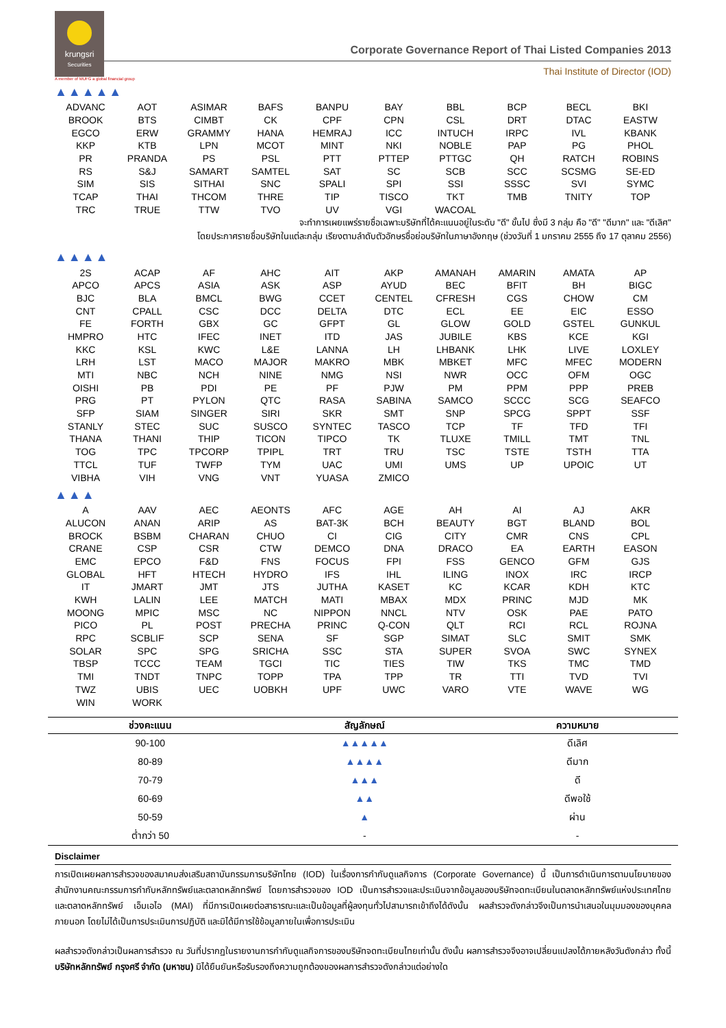krungsri
Securities
Corporate Governance Report of Thai Listed Companies 2013
Thai Institute of Director (IOD)
A member of MUFG a global financial group
▲▲▲▲▲
| ADVANC | AOT | ASIMAR | BAFS | BANPU | BAY | BBL | BCP | BECL | BKI |
| BROOK | BTS | CIMBT | CK | CPF | CPN | CSL | DRT | DTAC | EASTW |
| EGCO | ERW | GRAMMY | HANA | HEMRAJ | ICC | INTUCH | IRPC | IVL | KBANK |
| KKP | KTB | LPN | MCOT | MINT | NKI | NOBLE | PAP | PG | PHOL |
| PR | PRANDA | PS | PSL | PTT | PTTEP | PTTGC | QH | RATCH | ROBINS |
| RS | S&J | SAMART | SAMTEL | SAT | SC | SCB | SCC | SCSMG | SE-ED |
| SIM | SIS | SITHAI | SNC | SPALI | SPI | SSI | SSSC | SVI | SYMC |
| TCAP | THAI | THCOM | THRE | TIP | TISCO | TKT | TMB | TNITY | TOP |
| TRC | TRUE | TTW | TVO | UV | VGI | WACOAL | | | |
จะทำการเผยแพร่รายชื่อเฉพาะบริษัทที่ได้คะแนนอยู่ในระดับ "ดี" ขั้นไป ซึ่งมี 3 กลุ่ม คือ "ดี" "ดีมาก" และ "ดีเลิศ"
โดยประกาศรายชื่อบริษัทในแต่ละกลุ่ม เรียงตามลำดับตัวอักษรชื่อย่อบริษัทในภาษาอังกฤษ (ช่วงวันที่ 1 มกราคม 2555 ถึง 17 ตุลาคม 2556)
▲▲▲▲
| 2S | ACAP | AF | AHC | AIT | AKP | AMANAH | AMARIN | AMATA | AP |
| APCO | APCS | ASIA | ASK | ASP | AYUD | BEC | BFIT | BH | BIGC |
| BJC | BLA | BMCL | BWG | CCET | CENTEL | CFRESH | CGS | CHOW | CM |
| CNT | CPALL | CSC | DCC | DELTA | DTC | ECL | EE | EIC | ESSO |
| FE | FORTH | GBX | GC | GFPT | GL | GLOW | GOLD | GSTEL | GUNKUL |
| HMPRO | HTC | IFEC | INET | ITD | JAS | JUBILE | KBS | KCE | KGI |
| KKC | KSL | KWC | L&E | LANNA | LH | LHBANK | LHK | LIVE | LOXLEY |
| LRH | LST | MACO | MAJOR | MAKRO | MBK | MBKET | MFC | MFEC | MODERN |
| MTI | NBC | NCH | NINE | NMG | NSI | NWR | OCC | OFM | OGC |
| OISHI | PB | PDI | PE | PF | PJW | PM | PPM | PPP | PREB |
| PRG | PT | PYLON | QTC | RASA | SABINA | SAMCO | SCCC | SCG | SEAFCO |
| SFP | SIAM | SINGER | SIRI | SKR | SMT | SNP | SPCG | SPPT | SSF |
| STANLY | STEC | SUC | SUSCO | SYNTEC | TASCO | TCP | TF | TFD | TFI |
| THANA | THANI | THIP | TICON | TIPCO | TK | TLUXE | TMILL | TMT | TNL |
| TOG | TPC | TPCORP | TPIPL | TRT | TRU | TSC | TSTE | TSTH | TTA |
| TTCL | TUF | TWFP | TYM | UAC | UMI | UMS | UP | UPOIC | UT |
| VIBHA | VIH | VNG | VNT | YUASA | ZMICO | | | | |
▲▲▲
| A | AAV | AEC | AEONTS | AFC | AGE | AH | AI | AJ | AKR |
| ALUCON | ANAN | ARIP | AS | BAT-3K | BCH | BEAUTY | BGT | BLAND | BOL |
| BROCK | BSBM | CHARAN | CHUO | CI | CIG | CITY | CMR | CNS | CPL |
| CRANE | CSP | CSR | CTW | DEMCO | DNA | DRACO | EA | EARTH | EASON |
| EMC | EPCO | F&D | FNS | FOCUS | FPI | FSS | GENCO | GFM | GJS |
| GLOBAL | HFT | HTECH | HYDRO | IFS | IHL | ILING | INOX | IRC | IRCP |
| IT | JMART | JMT | JTS | JUTHA | KASET | KC | KCAR | KDH | KTC |
| KWH | LALIN | LEE | MATCH | MATI | MBAX | MDX | PRINC | MJD | MK |
| MOONG | MPIC | MSC | NC | NIPPON | NNCL | NTV | OSK | PAE | PATO |
| PICO | PL | POST | PRECHA | PRINC | Q-CON | QLT | RCI | RCL | ROJNA |
| RPC | SCBLIF | SCP | SENA | SF | SGP | SIMAT | SLC | SMIT | SMK |
| SOLAR | SPC | SPG | SRICHA | SSC | STA | SUPER | SVOA | SWC | SYNEX |
| TBSP | TCCC | TEAM | TGCI | TIC | TIES | TIW | TKS | TMC | TMD |
| TMI | TNDT | TNPC | TOPP | TPA | TPP | TR | TTI | TVD | TVI |
| TWZ | UBIS | UEC | UOBKH | UPF | UWC | VARO | VTE | WAVE | WG |
| WIN | WORK | | | | | | | | |
| ช่วงคะแนน | สัญลักษณ์ | ความหมาย |
| --- | --- | --- |
| 90-100 | ▲▲▲▲▲ | ดีเลิศ |
| 80-89 | ▲▲▲▲ | ดีมาก |
| 70-79 | ▲▲▲ | ดี |
| 60-69 | ▲▲ | ดีพอใช้ |
| 50-59 | ▲ | ผ่าน |
| ต่ำกว่า 50 | - | - |
Disclaimer
การเปิดเผยผลการสำรวจของสมาคมส่งเสริมสถาบันกรรมการบริษัทไทย (IOD) ในเรื่องการกำกับดูแลกิจการ (Corporate Governance) นี้ เป็นการดำเนินการตามนโยบายของสำนักงานคณะกรรมการกำกับหลักทรัพย์และตลาดหลักทรัพย์ โดยการสำรวจของ IOD เป็นการสำรวจและประเมินจากข้อมูลของบริษัทจดทะเบียนในตลาดหลักทรัพย์แห่งประเทศไทย และตลาดหลักทรัพย์ เอ็มเอไอ (MAI) ที่มีการเปิดเผยต่อสาธารณะและเป็นข้อมูลที่ผู้ลงทุนทั่วไปสามารถเข้าถึงได้ดังนั้น ผลสำรวจดังกล่าวจึงเป็นการนำเสนอในมุมมองของบุคคลภายนอก โดยไม่ได้เป็นการประเมินการปฏิบัติ และมิได้มีการใช้ข้อมูลภายในเพื่อการประเมิน
ผลสำรวจดังกล่าวเป็นผลการสำรวจ ณ วันที่ปรากฏในรายงานการกำกับดูแลกิจการของบริษัทจดทะเบียนไทยเท่านั้น ดังนั้น ผลการสำรวจจึงอาจเปลี่ยนแปลงได้ภายหลังวันดังกล่าว ทั้งนี้ บริษัทหลักทรัพย์ กรุงศรี จำกัด (มหาชน) มิได้ยืนยันหรือรับรองถึงความถูกต้องของผลการสำรวจดังกล่าวแต่อย่างใด